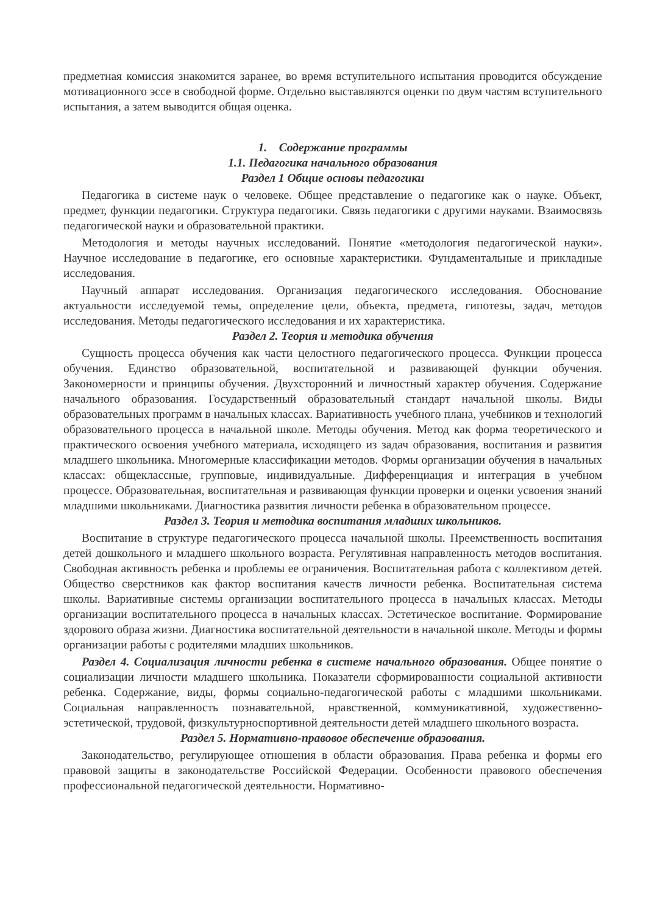предметная комиссия знакомится заранее, во время вступительного испытания проводится обсуждение мотивационного эссе в свободной форме. Отдельно выставляются оценки по двум частям вступительного испытания, а затем выводится общая оценка.
1. Содержание программы
1.1. Педагогика начального образования
Раздел 1 Общие основы педагогики
Педагогика в системе наук о человеке. Общее представление о педагогике как о науке. Объект, предмет, функции педагогики. Структура педагогики. Связь педагогики с другими науками. Взаимосвязь педагогической науки и образовательной практики.
Методология и методы научных исследований. Понятие «методология педагогической науки». Научное исследование в педагогике, его основные характеристики. Фундаментальные и прикладные исследования.
Научный аппарат исследования. Организация педагогического исследования. Обоснование актуальности исследуемой темы, определение цели, объекта, предмета, гипотезы, задач, методов исследования. Методы педагогического исследования и их характеристика.
Раздел 2. Теория и методика обучения
Сущность процесса обучения как части целостного педагогического процесса. Функции процесса обучения. Единство образовательной, воспитательной и развивающей функции обучения. Закономерности и принципы обучения. Двухсторонний и личностный характер обучения. Содержание начального образования. Государственный образовательный стандарт начальной школы. Виды образовательных программ в начальных классах. Вариативность учебного плана, учебников и технологий образовательного процесса в начальной школе. Методы обучения. Метод как форма теоретического и практического освоения учебного материала, исходящего из задач образования, воспитания и развития младшего школьника. Многомерные классификации методов. Формы организации обучения в начальных классах: общеклассные, групповые, индивидуальные. Дифференциация и интеграция в учебном процессе. Образовательная, воспитательная и развивающая функции проверки и оценки усвоения знаний младшими школьниками. Диагностика развития личности ребенка в образовательном процессе.
Раздел 3. Теория и методика воспитания младших школьников.
Воспитание в структуре педагогического процесса начальной школы. Преемственность воспитания детей дошкольного и младшего школьного возраста. Регулятивная направленность методов воспитания. Свободная активность ребенка и проблемы ее ограничения. Воспитательная работа с коллективом детей. Общество сверстников как фактор воспитания качеств личности ребенка. Воспитательная система школы. Вариативные системы организации воспитательного процесса в начальных классах. Методы организации воспитательного процесса в начальных классах. Эстетическое воспитание. Формирование здорового образа жизни. Диагностика воспитательной деятельности в начальной школе. Методы и формы организации работы с родителями младших школьников.
Раздел 4. Социализация личности ребенка в системе начального образования. Общее понятие о социализации личности младшего школьника. Показатели сформированности социальной активности ребенка. Содержание, виды, формы социально-педагогической работы с младшими школьниками. Социальная направленность познавательной, нравственной, коммуникативной, художественно-эстетической, трудовой, физкультурноспортивной деятельности детей младшего школьного возраста.
Раздел 5. Нормативно-правовое обеспечение образования.
Законодательство, регулирующее отношения в области образования. Права ребенка и формы его правовой защиты в законодательстве Российской Федерации. Особенности правового обеспечения профессиональной педагогической деятельности. Нормативно-